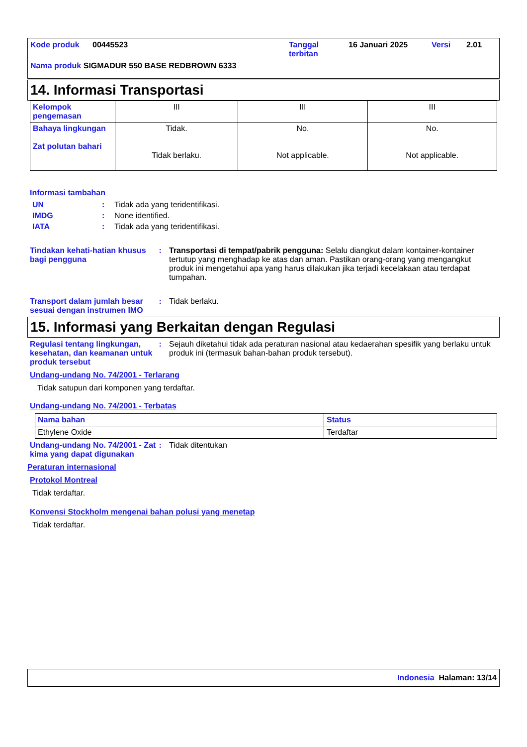Kode produk 00445523 Tanggal
terbitan 16 Januari 2025 Versi 2.01
Nama produk SIGMADUR 550 BASE REDBROWN 6333
14. Informasi Transportasi
| Kelompok pengemasan | III | III | III |
| Bahaya lingkungan Zat polutan bahari | Tidak. Tidak berlaku. | No. Not applicable. | No. Not applicable. |
Informasi tambahan
UN: Tidak ada yang teridentifikasi.
IMDG: None identified.
IATA: Tidak ada yang teridentifikasi.
Tindakan kehati-hatian khusus bagi pengguna : Transportasi di tempat/pabrik pengguna: Selalu diangkut dalam kontainer-kontainer tertutup yang menghadap ke atas dan aman. Pastikan orang-orang yang mengangkut produk ini mengetahui apa yang harus dilakukan jika terjadi kecelakaan atau terdapat tumpahan.
Transport dalam jumlah besar sesuai dengan instrumen IMO : Tidak berlaku.
15. Informasi yang Berkaitan dengan Regulasi
Regulasi tentang lingkungan, kesehatan, dan keamanan untuk produk tersebut : Sejauh diketahui tidak ada peraturan nasional atau kedaerahan spesifik yang berlaku untuk produk ini (termasuk bahan-bahan produk tersebut).
Undang-undang No. 74/2001 - Terlarang
Tidak satupun dari komponen yang terdaftar.
Undang-undang No. 74/2001 - Terbatas
| Nama bahan | Status |
| Ethylene Oxide | Terdaftar |
Undang-undang No. 74/2001 - Zat kima yang dapat digunakan : Tidak ditentukan
Peraturan internasional
Protokol Montreal
Tidak terdaftar.
Konvensi Stockholm mengenai bahan polusi yang menetap
Tidak terdaftar.
Indonesia Halaman: 13/14